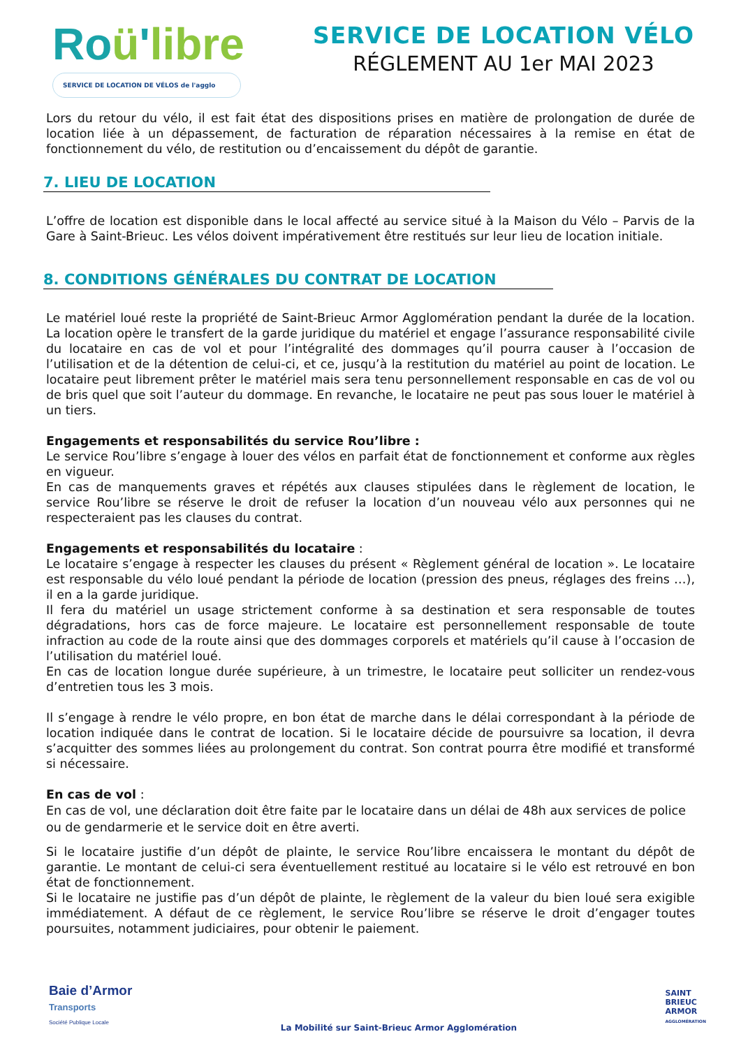Roü'libre
SERVICE DE LOCATION DE VÉLOS de l'agglo
SERVICE DE LOCATION VÉLO
RÉGLEMENT AU 1er MAI 2023
Lors du retour du vélo, il est fait état des dispositions prises en matière de prolongation de durée de location liée à un dépassement, de facturation de réparation nécessaires à la remise en état de fonctionnement du vélo, de restitution ou d’encaissement du dépôt de garantie.
7. LIEU DE LOCATION
L’offre de location est disponible dans le local affecté au service situé à la Maison du Vélo – Parvis de la Gare à Saint-Brieuc. Les vélos doivent impérativement être restitués sur leur lieu de location initiale.
8. CONDITIONS GÉNÉRALES DU CONTRAT DE LOCATION
Le matériel loué reste la propriété de Saint-Brieuc Armor Agglomération pendant la durée de la location. La location opère le transfert de la garde juridique du matériel et engage l’assurance responsabilité civile du locataire en cas de vol et pour l’intégralité des dommages qu’il pourra causer à l’occasion de l’utilisation et de la détention de celui-ci, et ce, jusqu’à la restitution du matériel au point de location. Le locataire peut librement prêter le matériel mais sera tenu personnellement responsable en cas de vol ou de bris quel que soit l’auteur du dommage. En revanche, le locataire ne peut pas sous louer le matériel à un tiers.
Engagements et responsabilités du service Rou’libre :
Le service Rou’libre s’engage à louer des vélos en parfait état de fonctionnement et conforme aux règles en vigueur.
En cas de manquements graves et répétés aux clauses stipulées dans le règlement de location, le service Rou’libre se réserve le droit de refuser la location d’un nouveau vélo aux personnes qui ne respecteraient pas les clauses du contrat.
Engagements et responsabilités du locataire :
Le locataire s’engage à respecter les clauses du présent « Règlement général de location ». Le locataire est responsable du vélo loué pendant la période de location (pression des pneus, réglages des freins …), il en a la garde juridique.
Il fera du matériel un usage strictement conforme à sa destination et sera responsable de toutes dégradations, hors cas de force majeure. Le locataire est personnellement responsable de toute infraction au code de la route ainsi que des dommages corporels et matériels qu’il cause à l’occasion de l’utilisation du matériel loué.
En cas de location longue durée supérieure, à un trimestre, le locataire peut solliciter un rendez-vous d’entretien tous les 3 mois.
Il s’engage à rendre le vélo propre, en bon état de marche dans le délai correspondant à la période de location indiquée dans le contrat de location. Si le locataire décide de poursuivre sa location, il devra s’acquitter des sommes liées au prolongement du contrat. Son contrat pourra être modifié et transformé si nécessaire.
En cas de vol :
En cas de vol, une déclaration doit être faite par le locataire dans un délai de 48h aux services de police ou de gendarmerie et le service doit en être averti.
Si le locataire justifie d’un dépôt de plainte, le service Rou’libre encaissera le montant du dépôt de garantie. Le montant de celui-ci sera éventuellement restitué au locataire si le vélo est retrouvé en bon état de fonctionnement.
Si le locataire ne justifie pas d’un dépôt de plainte, le règlement de la valeur du bien loué sera exigible immédiatement. A défaut de ce règlement, le service Rou’libre se réserve le droit d’engager toutes poursuites, notamment judiciaires, pour obtenir le paiement.
Baie d’Armor
Transports
Société Publique Locale
La Mobilité sur Saint-Brieuc Armor Agglomération
SAINT
BRIEUC
ARMOR
AGGLOMÉRATION